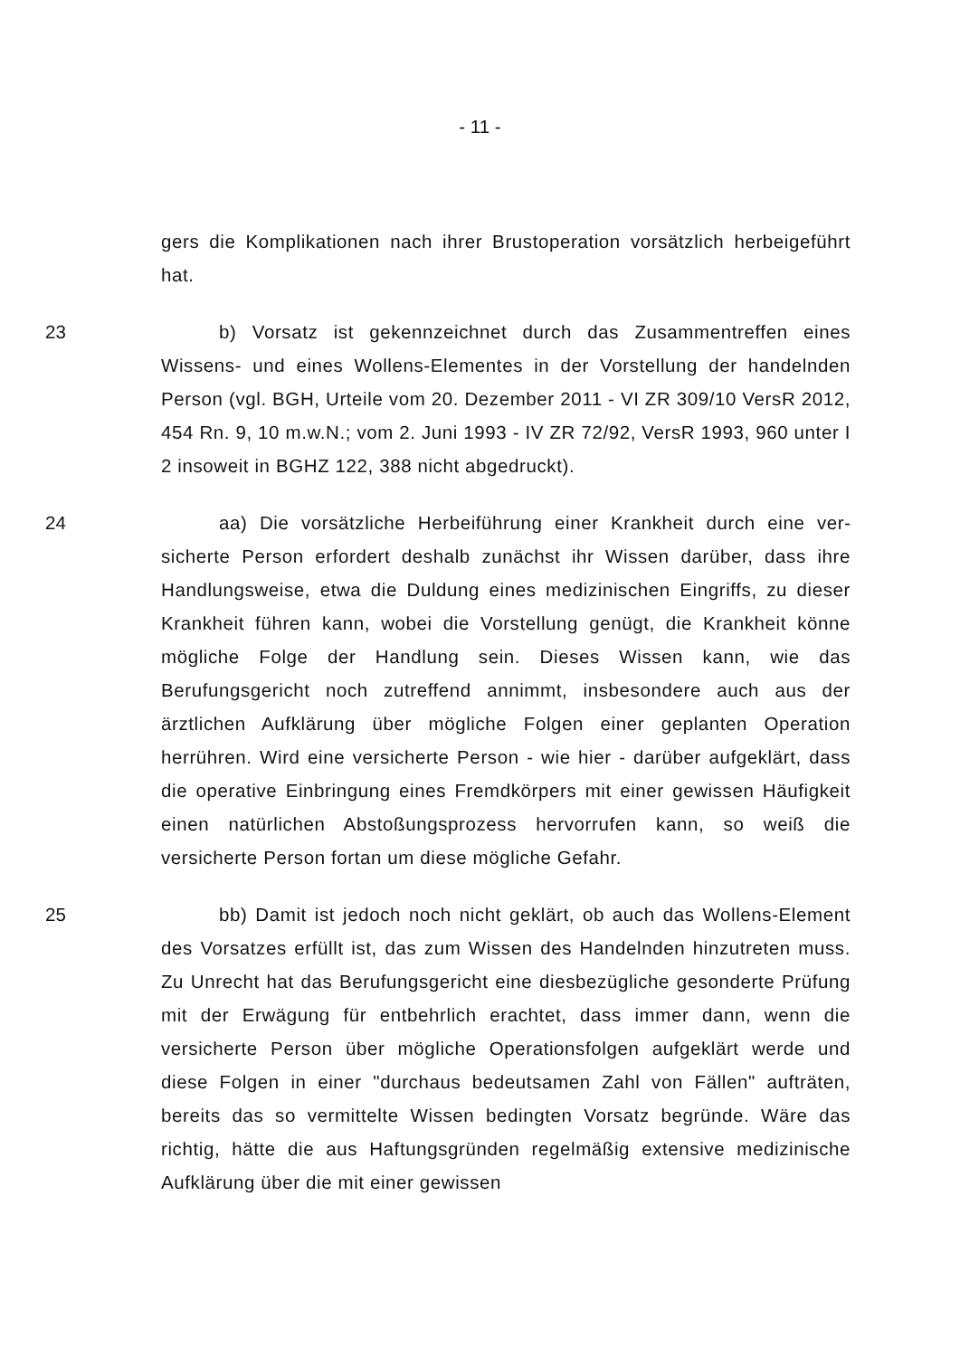- 11 -
gers die Komplikationen nach ihrer Brustoperation vorsätzlich herbeige­führt hat.
23 b) Vorsatz ist gekennzeichnet durch das Zusammentreffen eines Wissens- und eines Wollens-Elementes in der Vorstellung der handeln­den Person (vgl. BGH, Urteile vom 20. Dezember 2011 - VI ZR 309/10 VersR 2012, 454 Rn. 9, 10 m.w.N.; vom 2. Juni 1993 - IV ZR 72/92, VersR 1993, 960 unter I 2 insoweit in BGHZ 122, 388 nicht abgedruckt).
24 aa) Die vorsätzliche Herbeiführung einer Krankheit durch eine ver­sicherte Person erfordert deshalb zunächst ihr Wissen darüber, dass ihre Handlungsweise, etwa die Duldung eines medizinischen Eingriffs, zu dieser Krankheit führen kann, wobei die Vorstellung genügt, die Krank­heit könne mögliche Folge der Handlung sein. Dieses Wissen kann, wie das Berufungsgericht noch zutreffend annimmt, insbesondere auch aus der ärztlichen Aufklärung über mögliche Folgen einer geplanten Operati­on herrühren. Wird eine versicherte Person - wie hier - darüber aufge­klärt, dass die operative Einbringung eines Fremdkörpers mit einer ge­wissen Häufigkeit einen natürlichen Abstoßungsprozess hervorrufen kann, so weiß die versicherte Person fortan um diese mögliche Gefahr.
25 bb) Damit ist jedoch noch nicht geklärt, ob auch das Wollens-Element des Vorsatzes erfüllt ist, das zum Wissen des Handelnden hin­zutreten muss. Zu Unrecht hat das Berufungsgericht eine diesbezügliche gesonderte Prüfung mit der Erwägung für entbehrlich erachtet, dass im­mer dann, wenn die versicherte Person über mögliche Operationsfolgen aufgeklärt werde und diese Folgen in einer "durchaus bedeutsamen Zahl von Fällen" aufträten, bereits das so vermittelte Wissen bedingten Vor­satz begründe. Wäre das richtig, hätte die aus Haftungsgründen regel­mäßig extensive medizinische Aufklärung über die mit einer gewissen